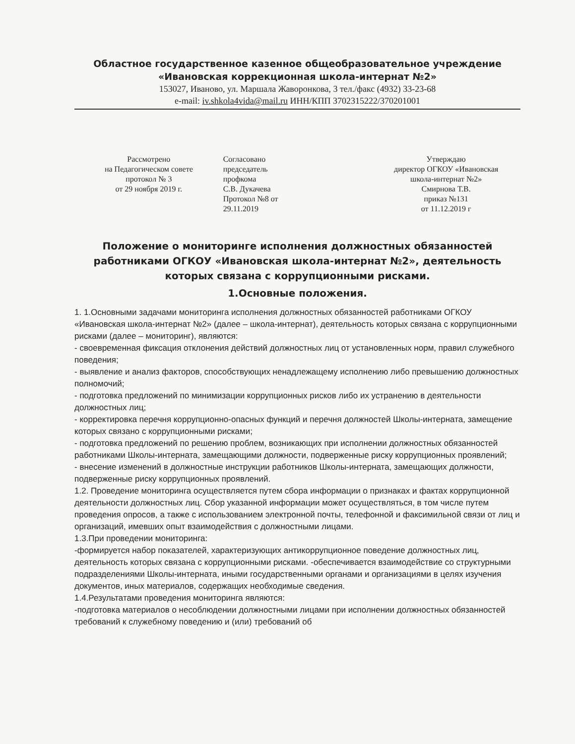Областное государственное казенное общеобразовательное учреждение
«Ивановская коррекционная школа-интернат №2»
153027, Иваново, ул. Маршала Жаворонкова, 3 тел./факс (4932) 33-23-68
e-mail: iv.shkola4vida@mail.ru ИНН/КПП 3702315222/370201001
Рассмотрено
на Педагогическом совете
протокол № 3
от 29 ноября 2019 г.
Согласовано
председатель
профкома
С.В. Дукачева
Протокол №8 от
29.11.2019
Утверждаю
директор ОГКОУ «Ивановская
школа-интернат №2»
Смирнова Т.В.
приказ №131
от 11.12.2019 г
Положение о мониторинге исполнения должностных обязанностей работниками ОГКОУ «Ивановская школа-интернат №2», деятельность которых связана с коррупционными рисками.
1.Основные положения.
1. 1.Основными задачами мониторинга исполнения должностных обязанностей работниками ОГКОУ «Ивановская школа-интернат №2» (далее – школа-интернат), деятельность которых связана с коррупционными рисками (далее – мониторинг), являются:
- своевременная фиксация отклонения действий должностных лиц от установленных норм, правил служебного поведения;
- выявление и анализ факторов, способствующих ненадлежащему исполнению либо превышению должностных полномочий;
- подготовка предложений по минимизации коррупционных рисков либо их устранению в деятельности должностных лиц;
- корректировка перечня коррупционно-опасных функций и перечня должностей Школы-интерната, замещение которых связано с коррупционными рисками;
- подготовка предложений по решению проблем, возникающих при исполнении должностных обязанностей работниками Школы-интерната, замещающими должности, подверженные риску коррупционных проявлений;
- внесение изменений в должностные инструкции работников Школы-интерната, замещающих должности, подверженные риску коррупционных проявлений.
1.2. Проведение мониторинга осуществляется путем сбора информации о признаках и фактах коррупционной деятельности должностных лиц. Сбор указанной информации может осуществляться, в том числе путем проведения опросов, а также с использованием электронной почты, телефонной и факсимильной связи от лиц и организаций, имевших опыт взаимодействия с должностными лицами.
1.3.При проведении мониторинга:
-формируется набор показателей, характеризующих антикоррупционное поведение должностных лиц, деятельность которых связана с коррупционными рисками. -обеспечивается взаимодействие со структурными подразделениями Школы-интерната, иными государственными органами и организациями в целях изучения документов, иных материалов, содержащих необходимые сведения.
1.4.Результатами проведения мониторинга являются:
-подготовка материалов о несоблюдении должностными лицами при исполнении должностных обязанностей требований к служебному поведению и (или) требований об